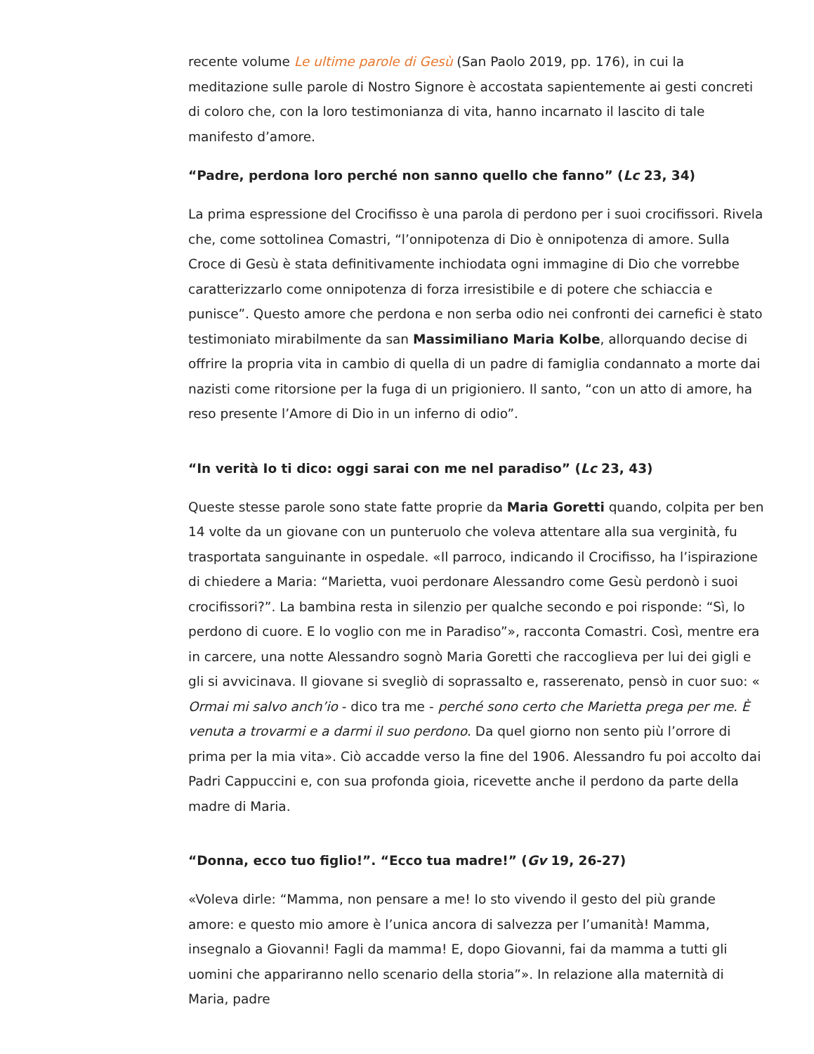recente volume Le ultime parole di Gesù (San Paolo 2019, pp. 176), in cui la meditazione sulle parole di Nostro Signore è accostata sapientemente ai gesti concreti di coloro che, con la loro testimonianza di vita, hanno incarnato il lascito di tale manifesto d’amore.
“Padre, perdona loro perché non sanno quello che fanno” (Lc 23, 34)
La prima espressione del Crocifisso è una parola di perdono per i suoi crocifissori. Rivela che, come sottolinea Comastri, “l’onnipotenza di Dio è onnipotenza di amore. Sulla Croce di Gesù è stata definitivamente inchiodata ogni immagine di Dio che vorrebbe caratterizzarlo come onnipotenza di forza irresistibile e di potere che schiaccia e punisce”. Questo amore che perdona e non serba odio nei confronti dei carnefici è stato testimoniato mirabilmente da san Massimiliano Maria Kolbe, allorquando decise di offrire la propria vita in cambio di quella di un padre di famiglia condannato a morte dai nazisti come ritorsione per la fuga di un prigioniero. Il santo, “con un atto di amore, ha reso presente l’Amore di Dio in un inferno di odio”.
“In verità Io ti dico: oggi sarai con me nel paradiso” (Lc 23, 43)
Queste stesse parole sono state fatte proprie da Maria Goretti quando, colpita per ben 14 volte da un giovane con un punteruolo che voleva attentare alla sua verginità, fu trasportata sanguinante in ospedale. «Il parroco, indicando il Crocifisso, ha l’ispirazione di chiedere a Maria: “Marietta, vuoi perdonare Alessandro come Gesù perdonò i suoi crocifissori?”. La bambina resta in silenzio per qualche secondo e poi risponde: “Sì, lo perdono di cuore. E lo voglio con me in Paradiso”», racconta Comastri. Così, mentre era in carcere, una notte Alessandro sognò Maria Goretti che raccoglieva per lui dei gigli e gli si avvicinava. Il giovane si svegliò di soprassalto e, rasserenato, pensò in cuor suo: « Ormai mi salvo anch’io - dico tra me - perché sono certo che Marietta prega per me. È venuta a trovarmi e a darmi il suo perdono. Da quel giorno non sento più l’orrore di prima per la mia vita». Ciò accadde verso la fine del 1906. Alessandro fu poi accolto dai Padri Cappuccini e, con sua profonda gioia, ricevette anche il perdono da parte della madre di Maria.
“Donna, ecco tuo figlio!”. “Ecco tua madre!” (Gv 19, 26-27)
«Voleva dirle: “Mamma, non pensare a me! Io sto vivendo il gesto del più grande amore: e questo mio amore è l’unica ancora di salvezza per l’umanità! Mamma, insegnalo a Giovanni! Fagli da mamma! E, dopo Giovanni, fai da mamma a tutti gli uomini che appariranno nello scenario della storia”». In relazione alla maternità di Maria, padre